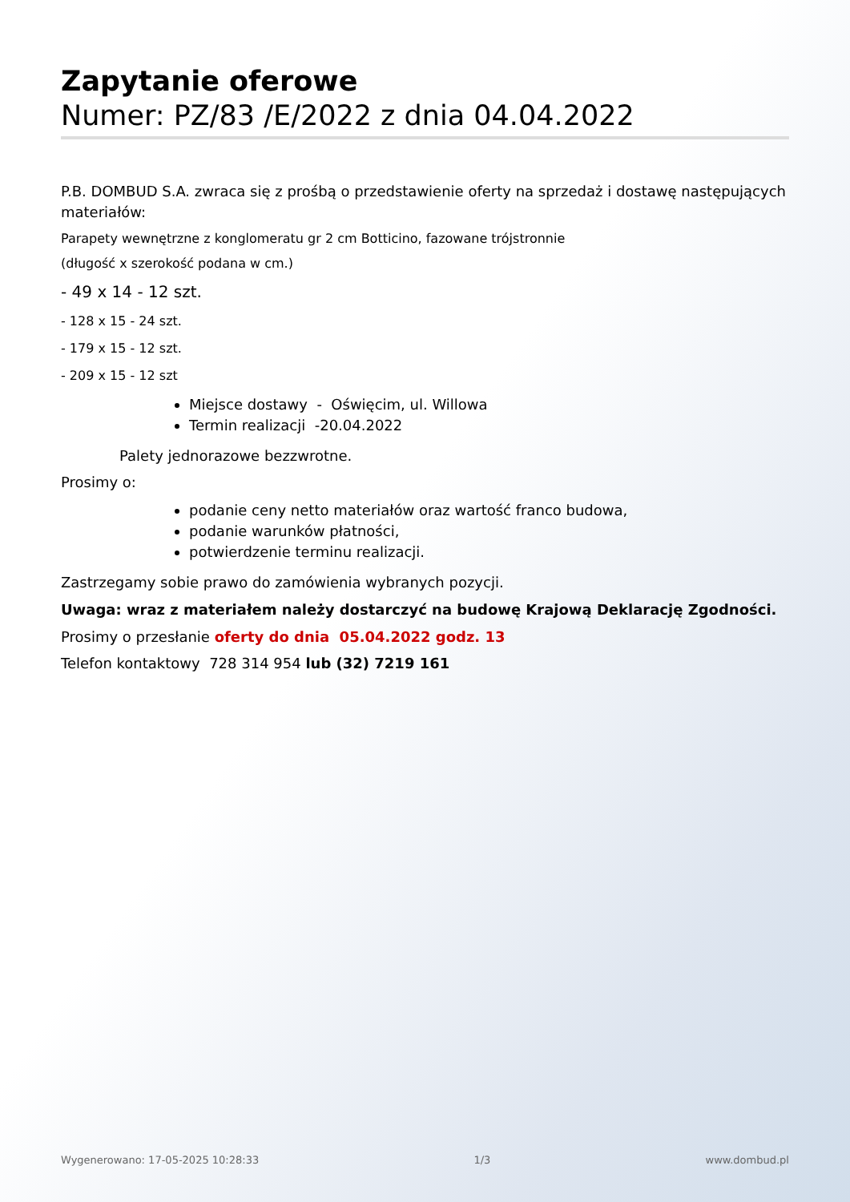Zapytanie oferowe
Numer: PZ/83 /E/2022 z dnia 04.04.2022
P.B. DOMBUD S.A. zwraca się z prośbą o przedstawienie oferty na sprzedaż i dostawę następujących materiałów:
Parapety wewnętrzne z konglomeratu gr 2 cm Botticino, fazowane trójstronnie
(długość x szerokość podana w cm.)
- 49 x 14 - 12 szt.
- 128 x 15 - 24 szt.
- 179 x 15 - 12 szt.
- 209 x 15 - 12 szt
Miejsce dostawy - Oświęcim, ul. Willowa
Termin realizacji -20.04.2022
Palety jednorazowe bezzwrotne.
Prosimy o:
podanie ceny netto materiałów oraz wartość franco budowa,
podanie warunków płatności,
potwierdzenie terminu realizacji.
Zastrzegamy sobie prawo do zamówienia wybranych pozycji.
Uwaga: wraz z materiałem należy dostarczyć na budowę Krajową Deklarację Zgodności.
Prosimy o przesłanie oferty do dnia 05.04.2022 godz. 13
Telefon kontaktowy 728 314 954 lub (32) 7219 161
Wygenerowano: 17-05-2025 10:28:33 1/3 www.dombud.pl